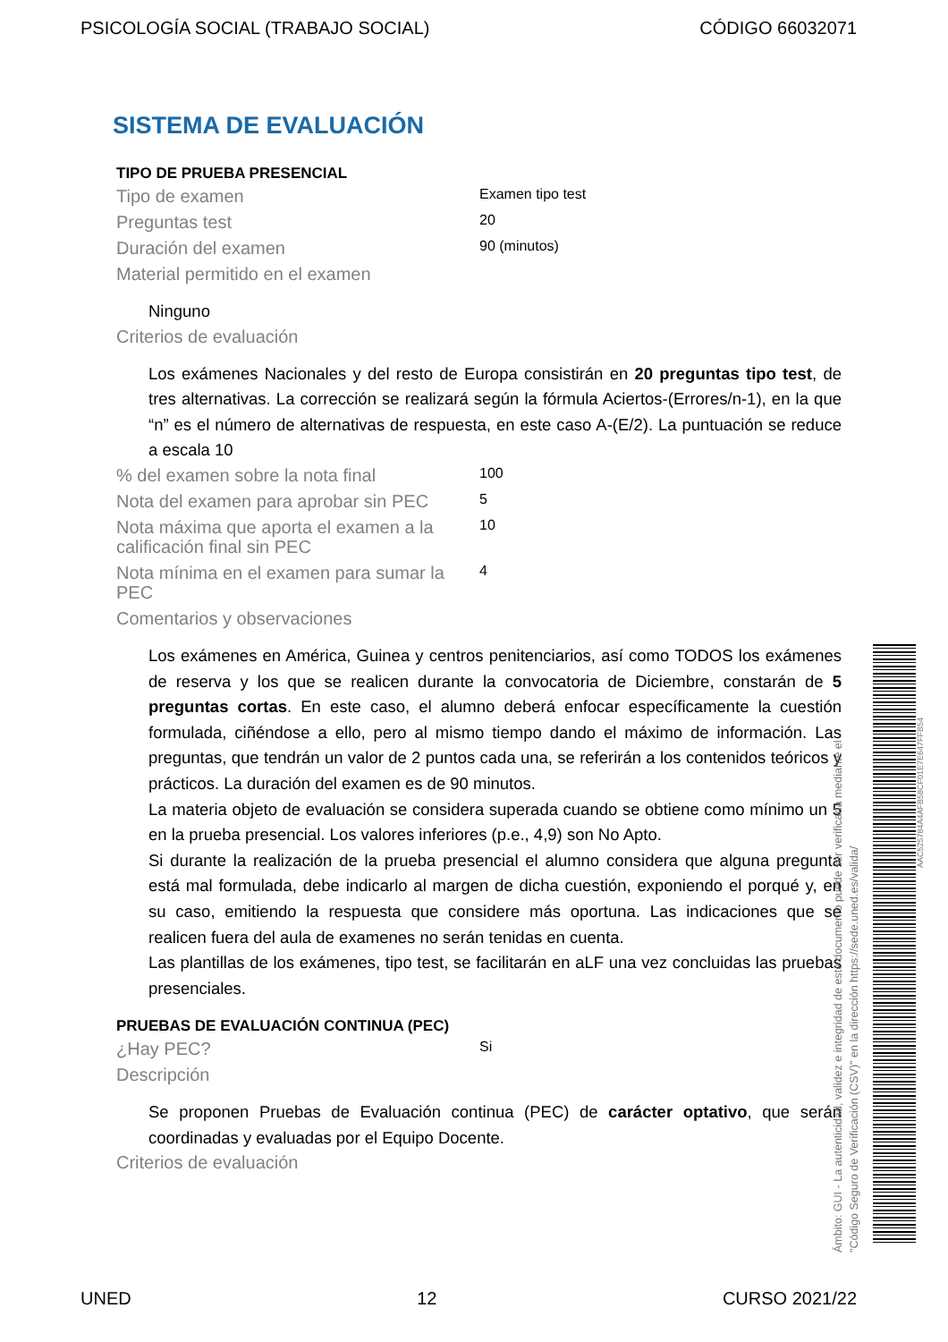PSICOLOGÍA SOCIAL (TRABAJO SOCIAL) CÓDIGO 66032071
SISTEMA DE EVALUACIÓN
TIPO DE PRUEBA PRESENCIAL
Tipo de examen
Examen tipo test
Preguntas test
20
Duración del examen
90 (minutos)
Material permitido en el examen
Ninguno
Criterios de evaluación
Los exámenes Nacionales y del resto de Europa consistirán en 20 preguntas tipo test, de tres alternativas. La corrección se realizará según la fórmula Aciertos-(Errores/n-1), en la que “n” es el número de alternativas de respuesta, en este caso A-(E/2). La puntuación se reduce a escala 10
% del examen sobre la nota final
100
Nota del examen para aprobar sin PEC
5
Nota máxima que aporta el examen a la calificación final sin PEC
10
Nota mínima en el examen para sumar la PEC
4
Comentarios y observaciones
Los exámenes en América, Guinea y centros penitenciarios, así como TODOS los exámenes de reserva y los que se realicen durante la convocatoria de Diciembre, constarán de 5 preguntas cortas. En este caso, el alumno deberá enfocar específicamente la cuestión formulada, ciñéndose a ello, pero al mismo tiempo dando el máximo de información. Las preguntas, que tendrán un valor de 2 puntos cada una, se referirán a los contenidos teóricos y prácticos. La duración del examen es de 90 minutos.
La materia objeto de evaluación se considera superada cuando se obtiene como mínimo un 5 en la prueba presencial. Los valores inferiores (p.e., 4,9) son No Apto.
Si durante la realización de la prueba presencial el alumno considera que alguna pregunta está mal formulada, debe indicarlo al margen de dicha cuestión, exponiendo el porqué y, en su caso, emitiendo la respuesta que considere más oportuna. Las indicaciones que se realicen fuera del aula de examenes no serán tenidas en cuenta.
Las plantillas de los exámenes, tipo test, se facilitarán en aLF una vez concluidas las pruebas presenciales.
PRUEBAS DE EVALUACIÓN CONTINUA (PEC)
¿Hay PEC?
Si
Descripción
Se proponen Pruebas de Evaluación continua (PEC) de carácter optativo, que serán coordinadas y evaluadas por el Equipo Docente.
Criterios de evaluación
Ámbito: GUI - La autenticidad, validez e integridad de este documento puede ser verificada mediante el
"Código Seguro de Verificación (CSV)" en la dirección https://sede.uned.es/valida/
AAC525784A4AFB58CF01E7E647FFB54
UNED 12 CURSO 2021/22